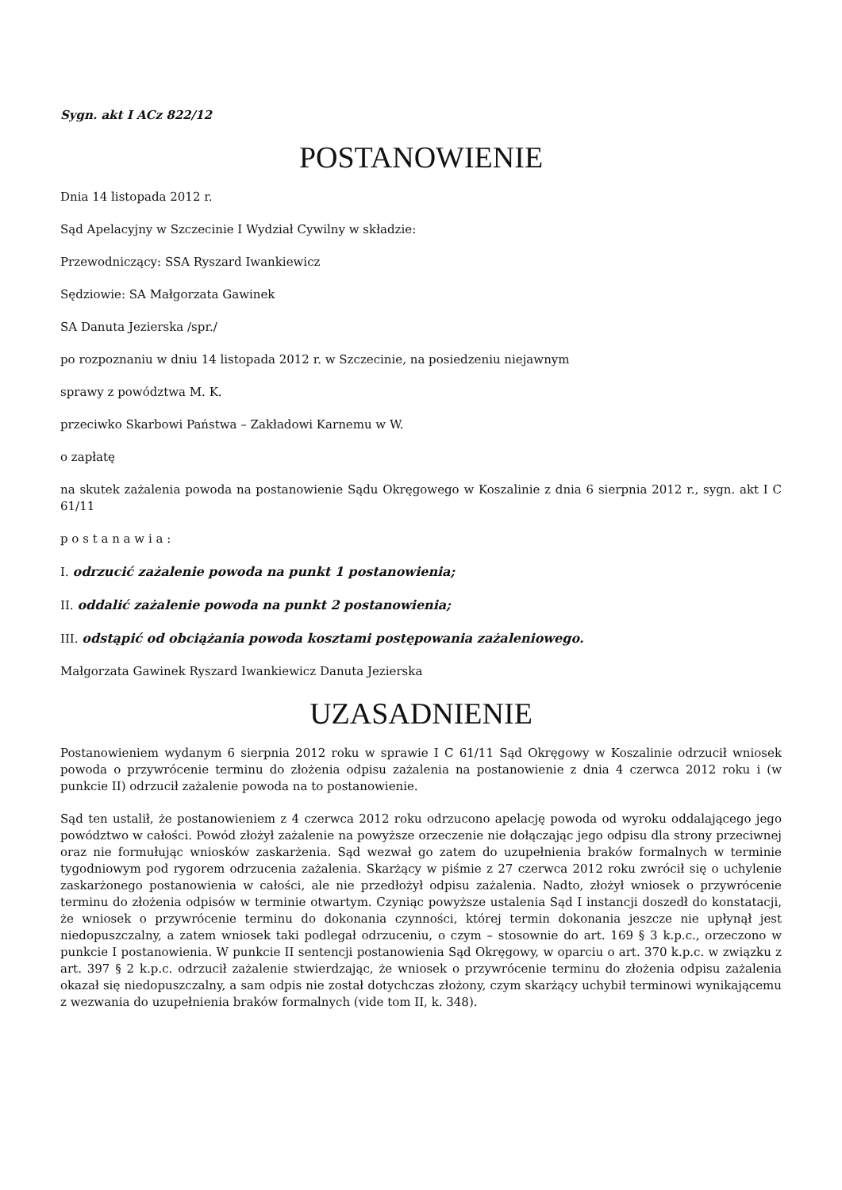Sygn. akt I ACz 822/12
POSTANOWIENIE
Dnia 14 listopada 2012 r.
Sąd Apelacyjny w Szczecinie I Wydział Cywilny w składzie:
Przewodniczący: SSA Ryszard Iwankiewicz
Sędziowie: SA Małgorzata Gawinek
SA Danuta Jezierska /spr./
po rozpoznaniu w dniu 14 listopada 2012 r. w Szczecinie, na posiedzeniu niejawnym
sprawy z powództwa M. K.
przeciwko Skarbowi Państwa – Zakładowi Karnemu w W.
o zapłatę
na skutek zażalenia powoda na postanowienie Sądu Okręgowego w Koszalinie z dnia 6 sierpnia 2012 r., sygn. akt I C 61/11
p o s t a n a w i a :
I. odrzucić zażalenie powoda na punkt 1 postanowienia;
II. oddalić zażalenie powoda na punkt 2 postanowienia;
III. odstąpić od obciążania powoda kosztami postępowania zażaleniowego.
Małgorzata Gawinek Ryszard Iwankiewicz Danuta Jezierska
UZASADNIENIE
Postanowieniem wydanym 6 sierpnia 2012 roku w sprawie I C 61/11 Sąd Okręgowy w Koszalinie odrzucił wniosek powoda o przywrócenie terminu do złożenia odpisu zażalenia na postanowienie z dnia 4 czerwca 2012 roku i (w punkcie II) odrzucił zażalenie powoda na to postanowienie.
Sąd ten ustalił, że postanowieniem z 4 czerwca 2012 roku odrzucono apelację powoda od wyroku oddalającego jego powództwo w całości. Powód złożył zażalenie na powyższe orzeczenie nie dołączając jego odpisu dla strony przeciwnej oraz nie formułując wniosków zaskarżenia. Sąd wezwał go zatem do uzupełnienia braków formalnych w terminie tygodniowym pod rygorem odrzucenia zażalenia. Skarżący w piśmie z 27 czerwca 2012 roku zwrócił się o uchylenie zaskarżonego postanowienia w całości, ale nie przedłożył odpisu zażalenia. Nadto, złożył wniosek o przywrócenie terminu do złożenia odpisów w terminie otwartym. Czyniąc powyższe ustalenia Sąd I instancji doszedł do konstatacji, że wniosek o przywrócenie terminu do dokonania czynności, której termin dokonania jeszcze nie upłynął jest niedopuszczalny, a zatem wniosek taki podlegał odrzuceniu, o czym – stosownie do art. 169 § 3 k.p.c., orzeczono w punkcie I postanowienia. W punkcie II sentencji postanowienia Sąd Okręgowy, w oparciu o art. 370 k.p.c. w związku z art. 397 § 2 k.p.c. odrzucił zażalenie stwierdzając, że wniosek o przywrócenie terminu do złożenia odpisu zażalenia okazał się niedopuszczalny, a sam odpis nie został dotychczas złożony, czym skarżący uchybił terminowi wynikającemu z wezwania do uzupełnienia braków formalnych (vide tom II, k. 348).